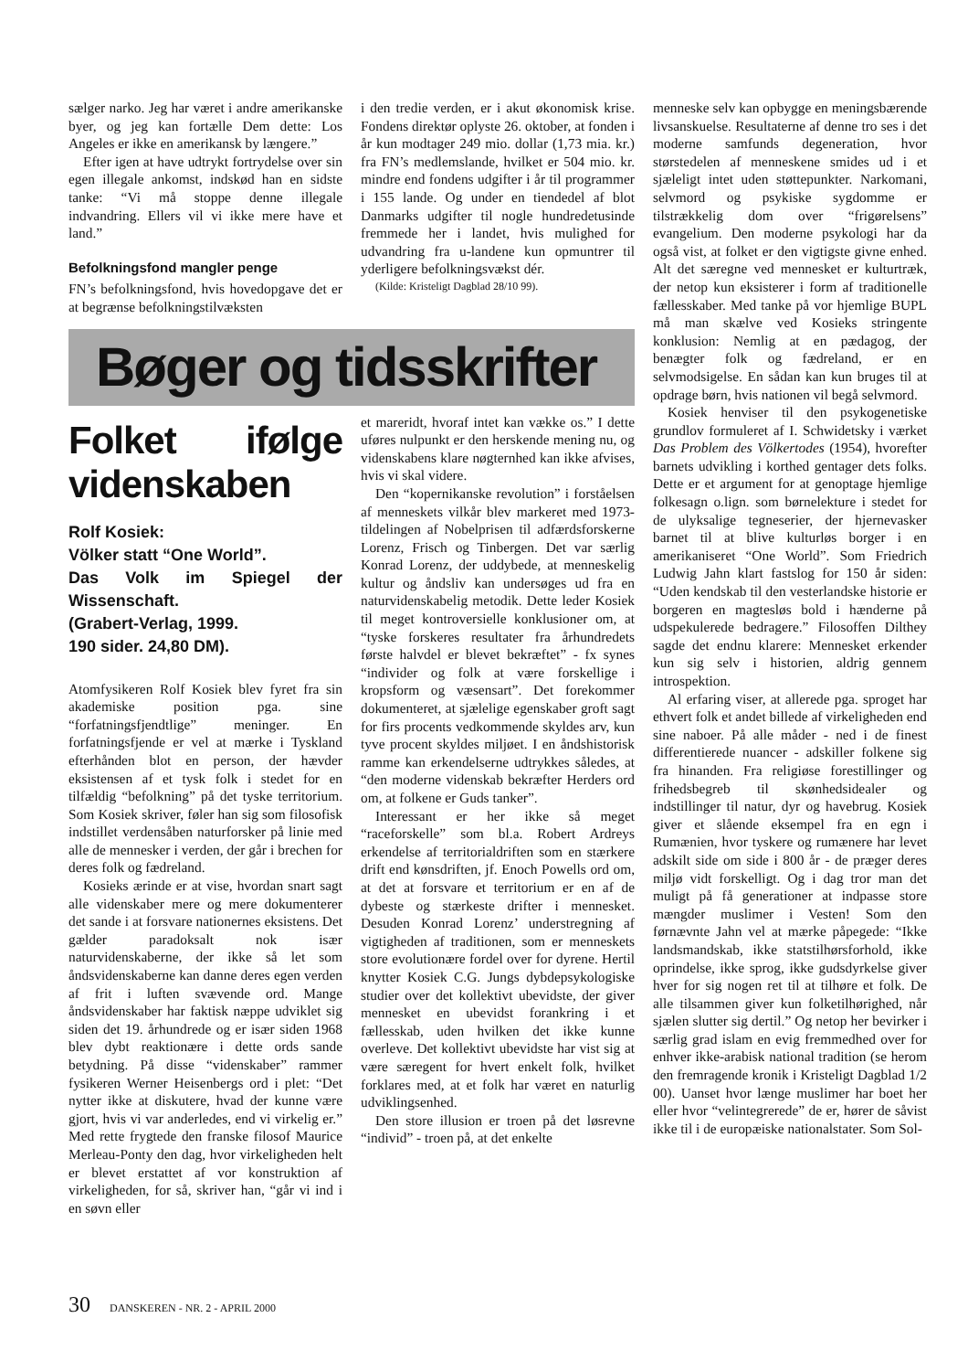sælger narko. Jeg har været i andre amerikanske byer, og jeg kan fortælle Dem dette: Los Angeles er ikke en amerikansk by længere.”
Efter igen at have udtrykt fortrydelse over sin egen illegale ankomst, indskød han en sidste tanke: “Vi må stoppe denne illegale indvandring. Ellers vil vi ikke mere have et land.”
Befolkningsfond mangler penge
FN’s befolkningsfond, hvis hovedopgave det er at begrænse befolkningstilvæksten
i den tredie verden, er i akut økonomisk krise. Fondens direktør oplyste 26. oktober, at fonden i år kun modtager 249 mio. dollar (1,73 mia. kr.) fra FN’s medlemslande, hvilket er 504 mio. kr. mindre end fondens udgifter i år til programmer i 155 lande. Og under en tiendedel af blot Danmarks udgifter til nogle hundredetusinde fremmede her i landet, hvis mulighed for udvandring fra u-landene kun opmuntrer til yderligere befolkningsvækst dér.
(Kilde: Kristeligt Dagblad 28/10 99).
Bøger og tidsskrifter
Folket ifølge videnskaben
Rolf Kosiek:
Völker statt “One World”.
Das Volk im Spiegel der Wissenschaft.
(Grabert-Verlag, 1999.
190 sider. 24,80 DM).
Atomfysikeren Rolf Kosiek blev fyret fra sin akademiske position pga. sine “forfatningsfjendtlige” meninger. En forfatningsfjende er vel at mærke i Tyskland efterhånden blot en person, der hævder eksistensen af et tysk folk i stedet for en tilfældig “befolkning” på det tyske territorium. Som Kosiek skriver, føler han sig som filosofisk indstillet verdensåben naturforsker på linie med alle de mennesker i verden, der går i brechen for deres folk og fædreland.
Kosieks ærinde er at vise, hvordan snart sagt alle videnskaber mere og mere dokumenterer det sande i at forsvare nationernes eksistens. Det gælder paradoksalt nok især naturvidenskaberne, der ikke så let som åndsvidenskaberne kan danne deres egen verden af frit i luften svævende ord. Mange åndsvidenskaber har faktisk næppe udviklet sig siden det 19. århundrede og er især siden 1968 blev dybt reaktionære i dette ords sande betydning. På disse “videnskaber” rammer fysikeren Werner Heisenbergs ord i plet: “Det nytter ikke at diskutere, hvad der kunne være gjort, hvis vi var anderledes, end vi virkelig er.” Med rette frygtede den franske filosof Maurice Merleau-Ponty den dag, hvor virkeligheden helt er blevet erstattet af vor konstruktion af virkeligheden, for så, skriver han, “går vi ind i en søvn eller
et mareridt, hvoraf intet kan vække os.” I dette uføres nulpunkt er den herskende mening nu, og videnskabens klare nøgternhed kan ikke afvises, hvis vi skal videre.
Den “kopernikanske revolution” i forståelsen af menneskets vilkår blev markeret med 1973-tildelingen af Nobelprisen til adfærdsforskerne Lorenz, Frisch og Tinbergen. Det var særlig Konrad Lorenz, der uddybede, at menneskelig kultur og åndsliv kan undersøges ud fra en naturvidenskabelig metodik. Dette leder Kosiek til meget kontroversielle konklusioner om, at “tyske forskeres resultater fra århundredets første halvdel er blevet bekræftet” - fx synes “individer og folk at være forskellige i kropsform og væsensart”. Det forekommer dokumenteret, at sjælelige egenskaber groft sagt for firs procents vedkommende skyldes arv, kun tyve procent skyldes miljøet. I en åndshistorisk ramme kan erkendelserne udtrykkes således, at “den moderne videnskab bekræfter Herders ord om, at folkene er Guds tanker”.
Interessant er her ikke så meget “raceforskelle” som bl.a. Robert Ardreys erkendelse af territorialdriften som en stærkere drift end kønsdriften, jf. Enoch Powells ord om, at det at forsvare et territorium er en af de dybeste og stærkeste drifter i mennesket. Desuden Konrad Lorenz’ understregning af vigtigheden af traditionen, som er menneskets store evolutionære fordel over for dyrene. Hertil knytter Kosiek C.G. Jungs dybdepsykologiske studier over det kollektivt ubevidste, der giver mennesket en ubevidst forankring i et fællesskab, uden hvilken det ikke kunne overleve. Det kollektivt ubevidste har vist sig at være særegent for hvert enkelt folk, hvilket forklares med, at et folk har været en naturlig udviklingsenhed.
Den store illusion er troen på det løsrevne “individ” - troen på, at det enkelte
menneske selv kan opbygge en meningsbærende livsanskuelse. Resultaterne af denne tro ses i det moderne samfunds degeneration, hvor størstedelen af menneskene smides ud i et sjæleligt intet uden støttepunkter. Narkomani, selvmord og psykiske sygdomme er tilstrækkelig dom over “frigørelsens” evangelium. Den moderne psykologi har da også vist, at folket er den vigtigste givne enhed. Alt det særegne ved mennesket er kulturtræk, der netop kun eksisterer i form af traditionelle fællesskaber. Med tanke på vor hjemlige BUPL må man skælve ved Kosieks stringente konklusion: Nemlig at en pædagog, der benægter folk og fædreland, er en selvmodsigelse. En sådan kan kun bruges til at opdrage børn, hvis nationen vil begå selvmord.
Kosiek henviser til den psykogenetiske grundlov formuleret af I. Schwidetsky i værket Das Problem des Völkertodes (1954), hvorefter barnets udvikling i korthed gentager dets folks. Dette er et argument for at genoptage hjemlige folkesagn o.lign. som børnelekture i stedet for de ulyksalige tegneserier, der hjernevasker barnet til at blive kulturløs borger i en amerikaniseret “One World”. Som Friedrich Ludwig Jahn klart fastslog for 150 år siden: “Uden kendskab til den vesterlandske historie er borgeren en magtesløs bold i hænderne på udspekulerede bedragere.” Filosoffen Dilthey sagde det endnu klarere: Mennesket erkender kun sig selv i historien, aldrig gennem introspektion.
Al erfaring viser, at allerede pga. sproget har ethvert folk et andet billede af virkeligheden end sine naboer. På alle måder - ned i de finest differentierede nuancer - adskiller folkene sig fra hinanden. Fra religiøse forestillinger og frihedsbegreb til skønhedsidealer og indstillinger til natur, dyr og havebrug. Kosiek giver et slående eksempel fra en egn i Rumænien, hvor tyskere og rumænere har levet adskilt side om side i 800 år - de præger deres miljø vidt forskelligt. Og i dag tror man det muligt på få generationer at indpasse store mængder muslimer i Vesten! Som den førnævnte Jahn vel at mærke påpegede: “Ikke landsmandskab, ikke statstilhørsforhold, ikke oprindelse, ikke sprog, ikke gudsdyrkelse giver hver for sig nogen ret til at tilhøre et folk. De alle tilsammen giver kun folketilhørighed, når sjælen slutter sig dertil.” Og netop her bevirker i særlig grad islam en evig fremmedhed over for enhver ikke-arabisk national tradition (se herom den fremragende kronik i Kristeligt Dagblad 1/2 00). Uanset hvor længe muslimer har boet her eller hvor “velintegrerede” de er, hører de såvist ikke til i de europæiske nationalstater. Som Sol-
30 DANSKEREN - NR. 2 - APRIL 2000